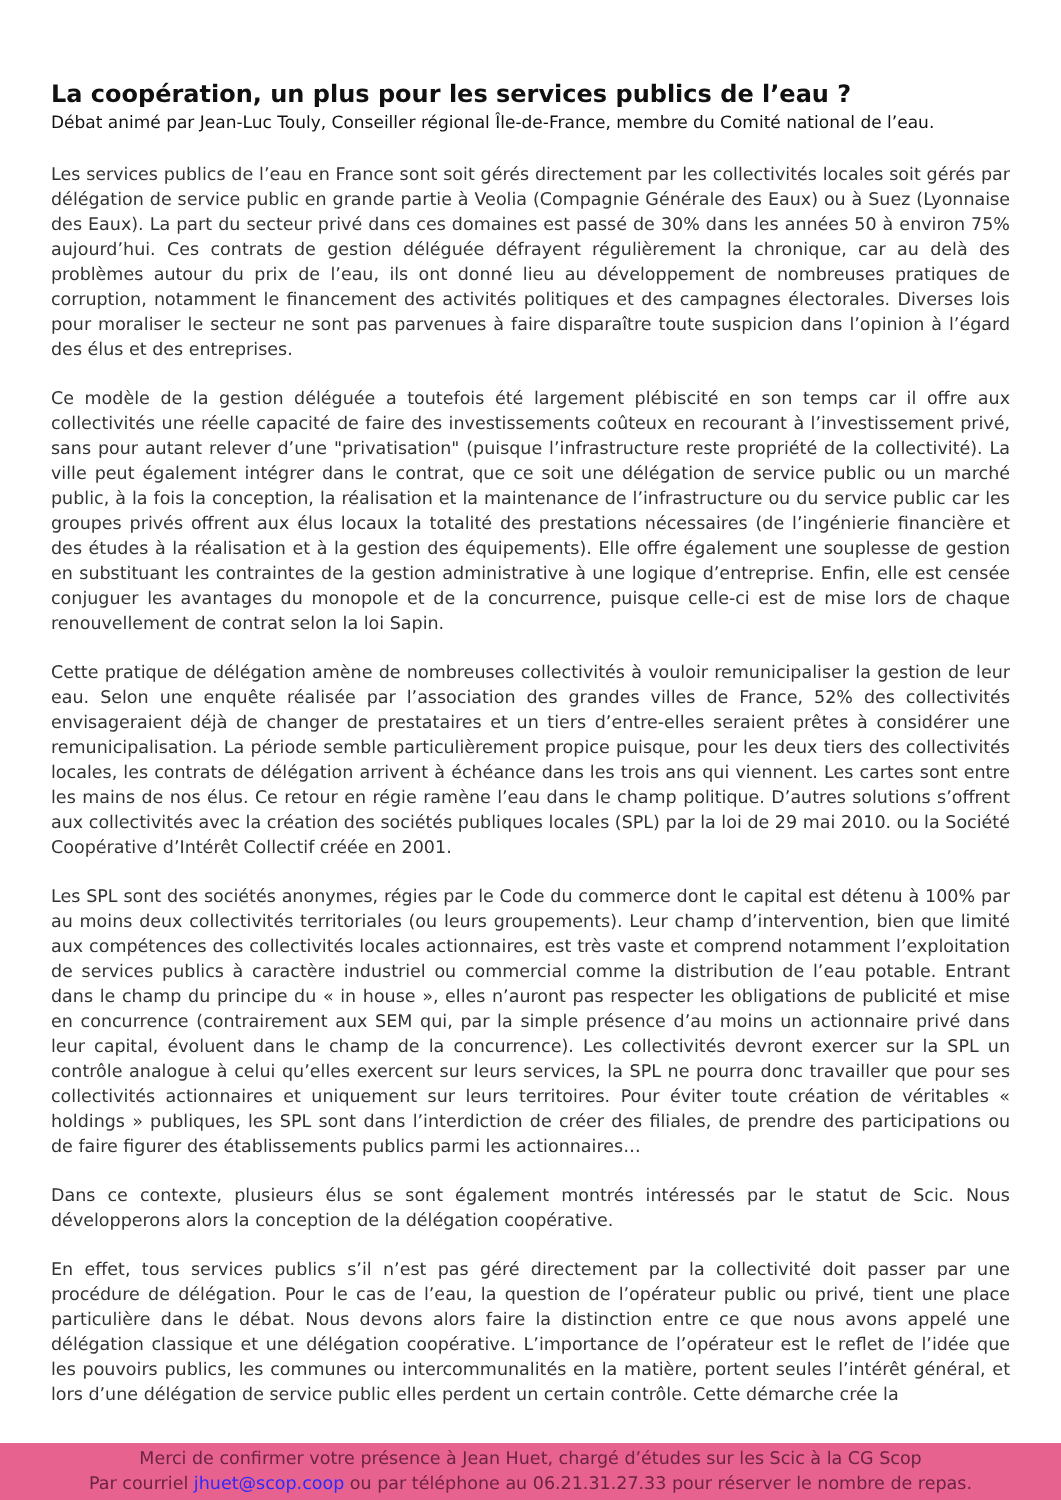La coopération, un plus pour les services publics de l’eau ?
Débat animé par Jean-Luc Touly, Conseiller régional Île-de-France, membre du Comité national de l’eau.
Les services publics de l’eau en France sont soit gérés directement par les collectivités locales soit gérés par délégation de service public en grande partie à Veolia (Compagnie Générale des Eaux) ou à Suez (Lyonnaise des Eaux). La part du secteur privé dans ces domaines est passé de 30% dans les années 50 à environ 75% aujourd’hui. Ces contrats de gestion déléguée défrayent régulièrement la chronique, car au delà des problèmes autour du prix de l’eau, ils ont donné lieu au développement de nombreuses pratiques de corruption, notamment le financement des activités politiques et des campagnes électorales. Diverses lois pour moraliser le secteur ne sont pas parvenues à faire disparaître toute suspicion dans l’opinion à l’égard des élus et des entreprises.
Ce modèle de la gestion déléguée a toutefois été largement plébiscité en son temps car il offre aux collectivités une réelle capacité de faire des investissements coûteux en recourant à l’investissement privé, sans pour autant relever d’une "privatisation" (puisque l’infrastructure reste propriété de la collectivité). La ville peut également intégrer dans le contrat, que ce soit une délégation de service public ou un marché public, à la fois la conception, la réalisation et la maintenance de l’infrastructure ou du service public car les groupes privés offrent aux élus locaux la totalité des prestations nécessaires (de l’ingénierie financière et des études à la réalisation et à la gestion des équipements). Elle offre également une souplesse de gestion en substituant les contraintes de la gestion administrative à une logique d’entreprise. Enfin, elle est censée conjuguer les avantages du monopole et de la concurrence, puisque celle-ci est de mise lors de chaque renouvellement de contrat selon la loi Sapin.
Cette pratique de délégation amène de nombreuses collectivités à vouloir remunicipaliser la gestion de leur eau. Selon une enquête réalisée par l’association des grandes villes de France, 52% des collectivités envisageraient déjà de changer de prestataires et un tiers d’entre-elles seraient prêtes à considérer une remunicipalisation. La période semble particulièrement propice puisque, pour les deux tiers des collectivités locales, les contrats de délégation arrivent à échéance dans les trois ans qui viennent. Les cartes sont entre les mains de nos élus. Ce retour en régie ramène l’eau dans le champ politique. D’autres solutions s’offrent aux collectivités avec la création des sociétés publiques locales (SPL) par la loi de 29 mai 2010. ou la Société Coopérative d’Intérêt Collectif créée en 2001.
Les SPL sont des sociétés anonymes, régies par le Code du commerce dont le capital est détenu à 100% par au moins deux collectivités territoriales (ou leurs groupements). Leur champ d’intervention, bien que limité aux compétences des collectivités locales actionnaires, est très vaste et comprend notamment l’exploitation de services publics à caractère industriel ou commercial comme la distribution de l’eau potable. Entrant dans le champ du principe du « in house », elles n’auront pas respecter les obligations de publicité et mise en concurrence (contrairement aux SEM qui, par la simple présence d’au moins un actionnaire privé dans leur capital, évoluent dans le champ de la concurrence). Les collectivités devront exercer sur la SPL un contrôle analogue à celui qu’elles exercent sur leurs services, la SPL ne pourra donc travailler que pour ses collectivités actionnaires et uniquement sur leurs territoires. Pour éviter toute création de véritables « holdings » publiques, les SPL sont dans l’interdiction de créer des filiales, de prendre des participations ou de faire figurer des établissements publics parmi les actionnaires…
Dans ce contexte, plusieurs élus se sont également montrés intéressés par le statut de Scic. Nous développerons alors la conception de la délégation coopérative.
En effet, tous services publics s’il n’est pas géré directement par la collectivité doit passer par une procédure de délégation. Pour le cas de l’eau, la question de l’opérateur public ou privé, tient une place particulière dans le débat. Nous devons alors faire la distinction entre ce que nous avons appelé une délégation classique et une délégation coopérative. L’importance de l’opérateur est le reflet de l’idée que les pouvoirs publics, les communes ou intercommunalités en la matière, portent seules l’intérêt général, et lors d’une délégation de service public elles perdent un certain contrôle. Cette démarche crée la
Merci de confirmer votre présence à Jean Huet, chargé d’études sur les Scic à la CG Scop
Par courriel jhuet@scop.coop ou par téléphone au 06.21.31.27.33 pour réserver le nombre de repas.